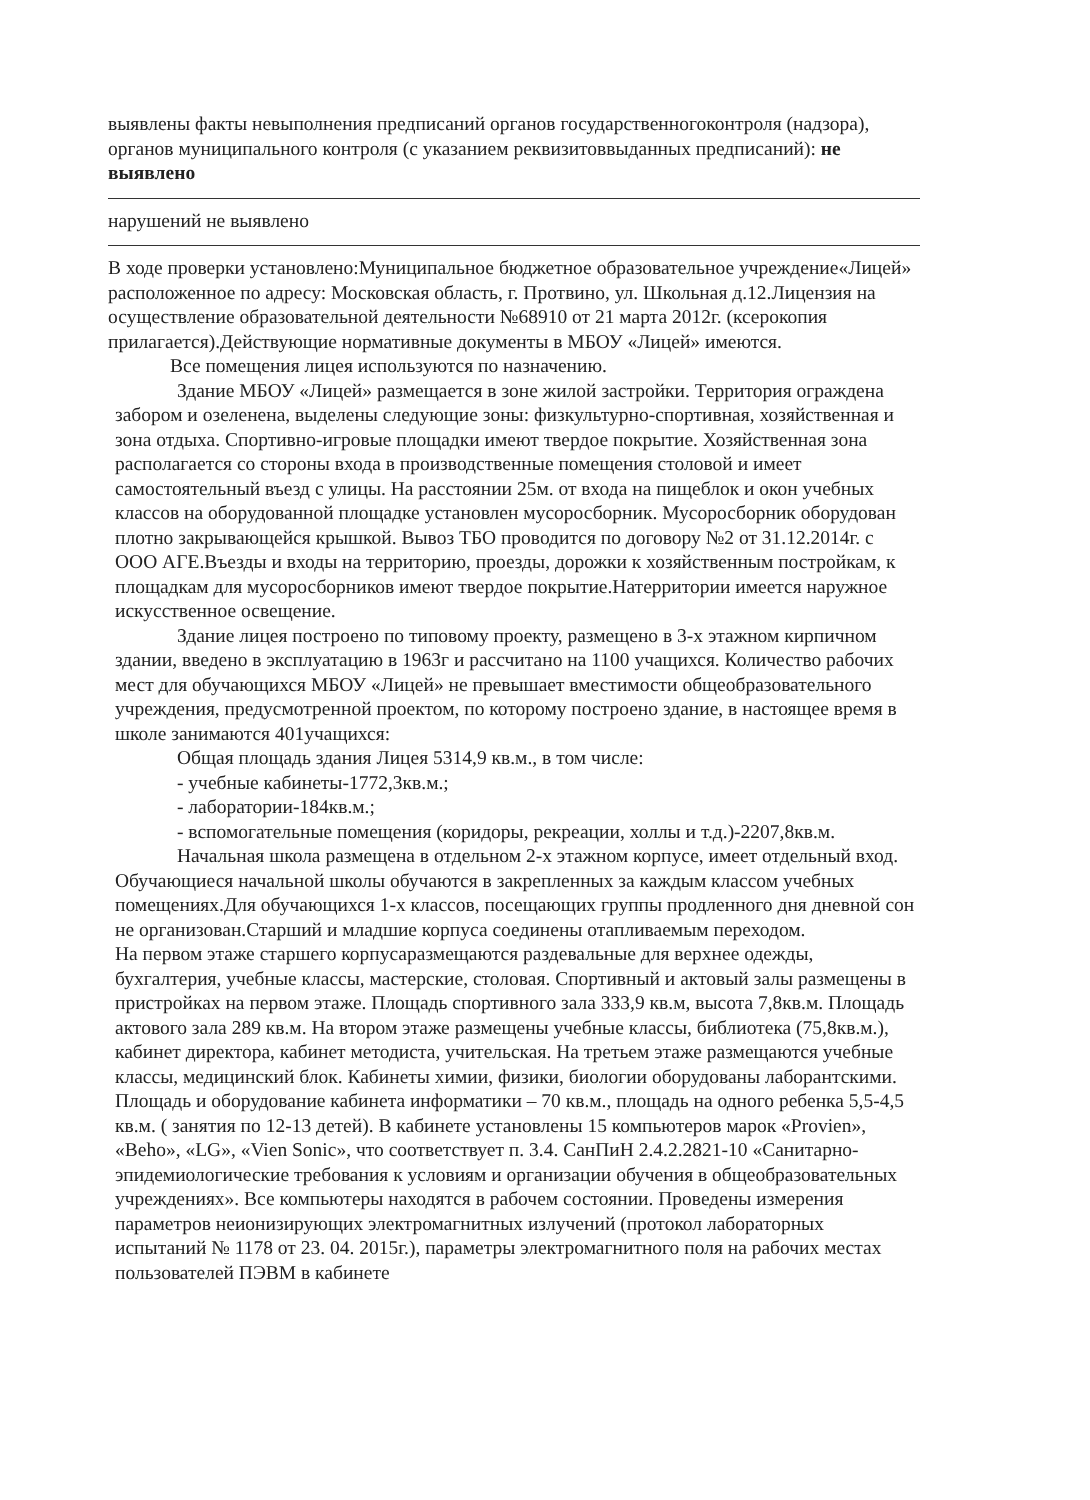выявлены факты невыполнения предписаний органов государственногоконтроля (надзора), органов муниципального контроля (с указанием реквизитоввыданных предписаний): не выявлено
нарушений не выявлено
В ходе проверки установлено:Муниципальное бюджетное образовательное учреждение«Лицей» расположенное по адресу: Московская область, г. Протвино, ул. Школьная д.12.Лицензия на осуществление образовательной деятельности №68910 от 21 марта 2012г. (ксерокопия прилагается).Действующие нормативные документы в МБОУ «Лицей» имеются.
Все помещения лицея используются по назначению.
Здание МБОУ «Лицей» размещается в зоне жилой застройки. Территория ограждена забором и озеленена, выделены следующие зоны: физкультурно-спортивная, хозяйственная и зона отдыха. Спортивно-игровые площадки имеют твердое покрытие. Хозяйственная зона располагается со стороны входа в производственные помещения столовой и имеет самостоятельный въезд с улицы. На расстоянии 25м. от входа на пищеблок и окон учебных классов на оборудованной площадке установлен мусоросборник. Мусоросборник оборудован плотно закрывающейся крышкой. Вывоз ТБО проводится по договору №2 от 31.12.2014г. с ООО АГЕ.Въезды и входы на территорию, проезды, дорожки к хозяйственным постройкам, к площадкам для мусоросборников имеют твердое покрытие.Натерритории имеется наружное искусственное освещение.
Здание лицея построено по типовому проекту, размещено в 3-х этажном кирпичном здании, введено в эксплуатацию в 1963г и рассчитано на 1100 учащихся. Количество рабочих мест для обучающихся МБОУ «Лицей» не превышает вместимости общеобразовательного учреждения, предусмотренной проектом, по которому построено здание, в настоящее время в школе занимаются 401учащихся:
Общая площадь здания Лицея 5314,9 кв.м., в том числе:
- учебные кабинеты-1772,3кв.м.;
- лаборатории-184кв.м.;
- вспомогательные помещения (коридоры, рекреации, холлы и т.д.)-2207,8кв.м.
Начальная школа размещена в отдельном 2-х этажном корпусе, имеет отдельный вход. Обучающиеся начальной школы обучаются в закрепленных за каждым классом учебных помещениях.Для обучающихся 1-х классов, посещающих группы продленного дня дневной сон не организован.Старший и младшие корпуса соединены отапливаемым переходом.
На первом этаже старшего корпусаразмещаются раздевальные для верхнее одежды, бухгалтерия, учебные классы, мастерские, столовая. Спортивный и актовый залы размещены в пристройках на первом этаже. Площадь спортивного зала 333,9 кв.м, высота 7,8кв.м. Площадь актового зала 289 кв.м. На втором этаже размещены учебные классы, библиотека (75,8кв.м.), кабинет директора, кабинет методиста, учительская. На третьем этаже размещаются учебные классы, медицинский блок. Кабинеты химии, физики, биологии оборудованы лаборантскими. Площадь и оборудование кабинета информатики – 70 кв.м., площадь на одного ребенка 5,5-4,5 кв.м. ( занятия по 12-13 детей). В кабинете установлены 15 компьютеров марок «Provien», «Beho», «LG», «Vien Sonic», что соответствует п. 3.4. СанПиН 2.4.2.2821-10 «Санитарно-эпидемиологические требования к условиям и организации обучения в общеобразовательных учреждениях». Все компьютеры находятся в рабочем состоянии. Проведены измерения параметров неионизирующих электромагнитных излучений (протокол лабораторных испытаний № 1178 от 23. 04. 2015г.), параметры электромагнитного поля на рабочих местах пользователей ПЭВМ в кабинете